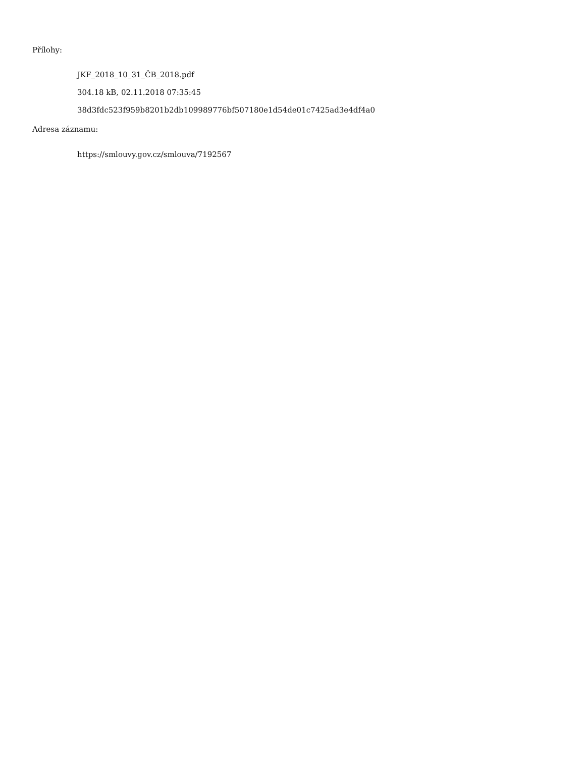Přílohy:
JKF_2018_10_31_ČB_2018.pdf
304.18 kB, 02.11.2018 07:35:45
38d3fdc523f959b8201b2db109989776bf507180e1d54de01c7425ad3e4df4a0
Adresa záznamu:
https://smlouvy.gov.cz/smlouva/7192567